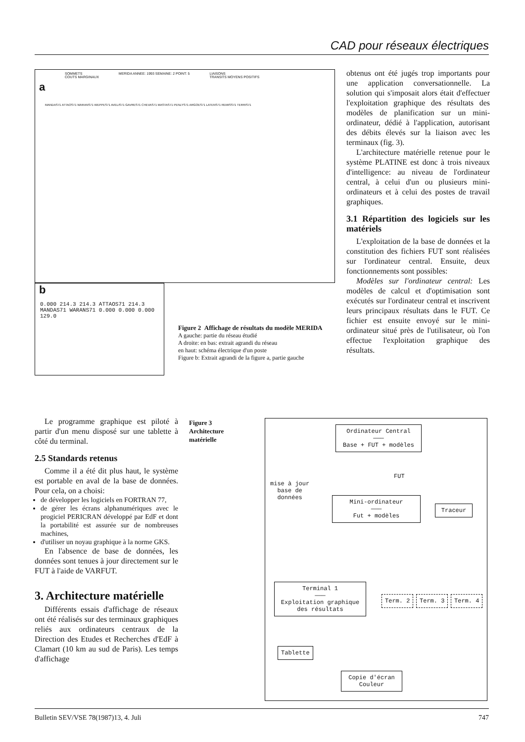CAD pour réseaux électriques
SOMMETS
COUTS MARGINAUX MERIDA ANNEE: 1993 SEMAINE: 2 POINT: 5 LIAISONS
TRANSITS MOYENS POSITIFS
a
MANDAS71 ATTAOS71 WARANS71 WEPPES71 AVELIS71 GAVRES71 CHEVAS71 MASTAS71 PENLYS71 ARGOES71 LATENS71 REMISS71 TERRIS71
b
0.000 214.3 214.3 ATTAOS71 214.3 MANDAS71 WARANS71 0.000 0.000 0.000 129.0
Figure 2 Affichage de résultats du modèle MERIDA
A gauche: partie du réseau étudié
A droite: en bas: extrait agrandi du réseau
en haut: schéma électrique d'un poste
Figure b: Extrait agrandi de la figure a, partie gauche
obtenus ont été jugés trop importants pour une application conversationnelle. La solution qui s'imposait alors était d'effectuer l'exploitation graphique des résultats des modèles de planification sur un mini-ordinateur, dédié à l'application, autorisant des débits élevés sur la liaison avec les terminaux (fig. 3).
L'architecture matérielle retenue pour le système PLATINE est donc à trois niveaux d'intelligence: au niveau de l'ordinateur central, à celui d'un ou plusieurs mini-ordinateurs et à celui des postes de travail graphiques.
3.1 Répartition des logiciels sur les matériels
L'exploitation de la base de données et la constitution des fichiers FUT sont réalisées sur l'ordinateur central. Ensuite, deux fonctionnements sont possibles:
Modèles sur l'ordinateur central: Les modèles de calcul et d'optimisation sont exécutés sur l'ordinateur central et inscrivent leurs principaux résultats dans le FUT. Ce fichier est ensuite envoyé sur le mini-ordinateur situé près de l'utilisateur, où l'on effectue l'exploitation graphique des résultats.
Le programme graphique est piloté à partir d'un menu disposé sur une tablette à côté du terminal.
2.5 Standards retenus
Comme il a été dit plus haut, le système est portable en aval de la base de données. Pour cela, on a choisi:
de développer les logiciels en FORTRAN 77,
de gérer les écrans alphanumériques avec le progiciel PERICRAN développé par EdF et dont la portabilité est assurée sur de nombreuses machines,
d'utiliser un noyau graphique à la norme GKS.
En l'absence de base de données, les données sont tenues à jour directement sur le FUT à l'aide de VARFUT.
3. Architecture matérielle
Différents essais d'affichage de réseaux ont été réalisés sur des terminaux graphiques reliés aux ordinateurs centraux de la Direction des Etudes et Recherches d'EdF à Clamart (10 km au sud de Paris). Les temps d'affichage
Figure 3
Architecture
matérielle
Ordinateur Central
———
Base + FUT + modèles
mise à jour
base de
données
FUT
Mini-ordinateur
———
Fut + modèles
Traceur
Terminal 1
———
Exploitation graphique des résultats
Term. 2 Term. 3 Term. 4
Tablette
Copie d'écran
Couleur
Bulletin SEV/VSE 78(1987)13, 4. Juli 747